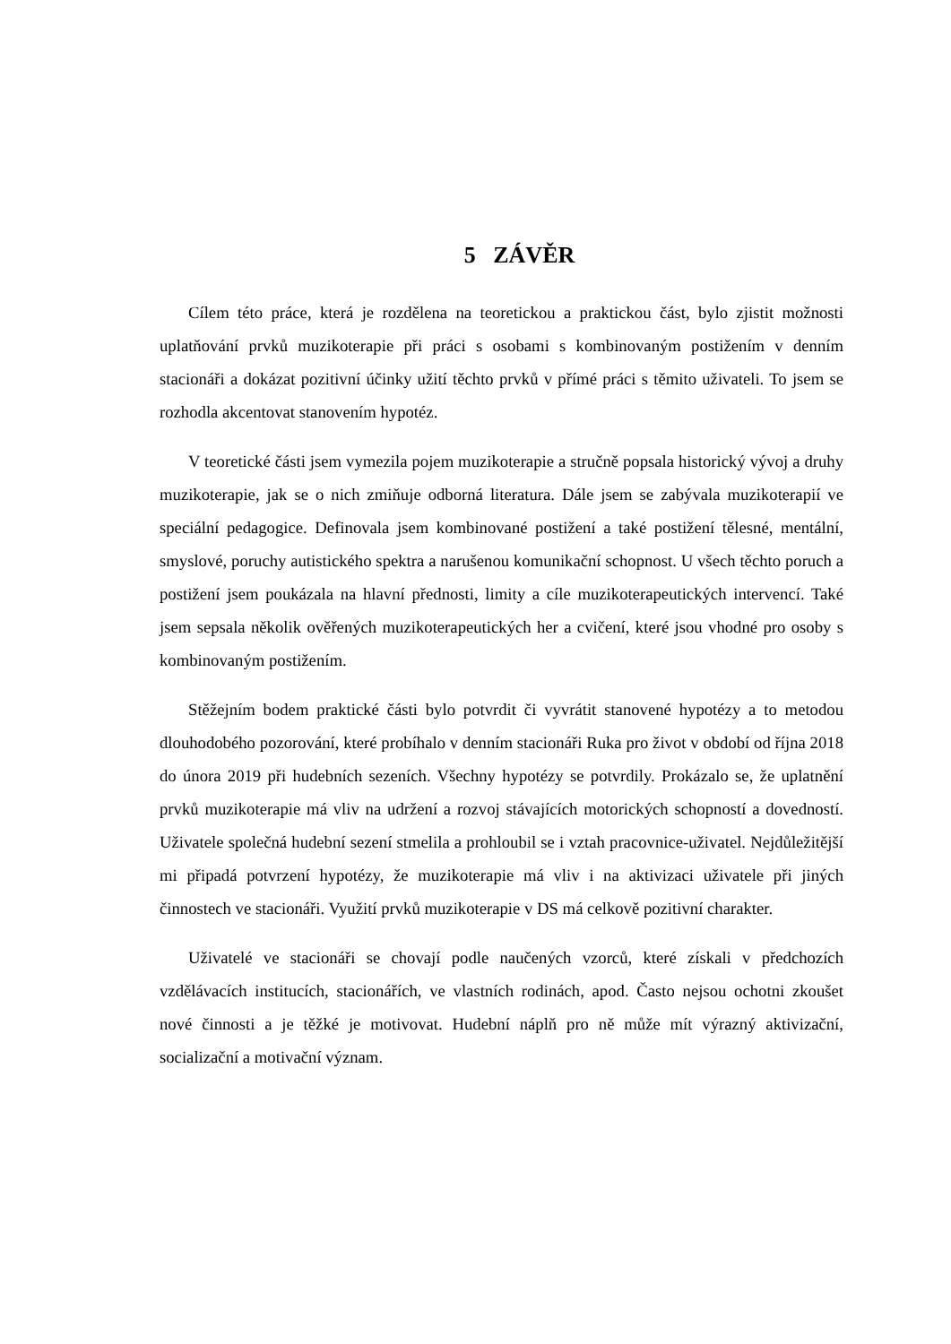5 ZÁVĚR
Cílem této práce, která je rozdělena na teoretickou a praktickou část, bylo zjistit možnosti uplatňování prvků muzikoterapie při práci s osobami s kombinovaným postižením v denním stacionáři a dokázat pozitivní účinky užití těchto prvků v přímé práci s těmito uživateli. To jsem se rozhodla akcentovat stanovením hypotéz.
V teoretické části jsem vymezila pojem muzikoterapie a stručně popsala historický vývoj a druhy muzikoterapie, jak se o nich zmiňuje odborná literatura. Dále jsem se zabývala muzikoterapií ve speciální pedagogice. Definovala jsem kombinované postižení a také postižení tělesné, mentální, smyslové, poruchy autistického spektra a narušenou komunikační schopnost. U všech těchto poruch a postižení jsem poukázala na hlavní přednosti, limity a cíle muzikoterapeutických intervencí. Také jsem sepsala několik ověřených muzikoterapeutických her a cvičení, které jsou vhodné pro osoby s kombinovaným postižením.
Stěžejním bodem praktické části bylo potvrdit či vyvrátit stanovené hypotézy a to metodou dlouhodobého pozorování, které probíhalo v denním stacionáři Ruka pro život v období od října 2018 do února 2019 při hudebních sezeních. Všechny hypotézy se potvrdily. Prokázalo se, že uplatnění prvků muzikoterapie má vliv na udržení a rozvoj stávajících motorických schopností a dovedností. Uživatele společná hudební sezení stmelila a prohloubil se i vztah pracovnice-uživatel. Nejdůležitější mi připadá potvrzení hypotézy, že muzikoterapie má vliv i na aktivizaci uživatele při jiných činnostech ve stacionáři. Využití prvků muzikoterapie v DS má celkově pozitivní charakter.
Uživatelé ve stacionáři se chovají podle naučených vzorců, které získali v předchozích vzdělávacích institucích, stacionářích, ve vlastních rodinách, apod. Často nejsou ochotni zkoušet nové činnosti a je těžké je motivovat. Hudební náplň pro ně může mít výrazný aktivizační, socializační a motivační význam.